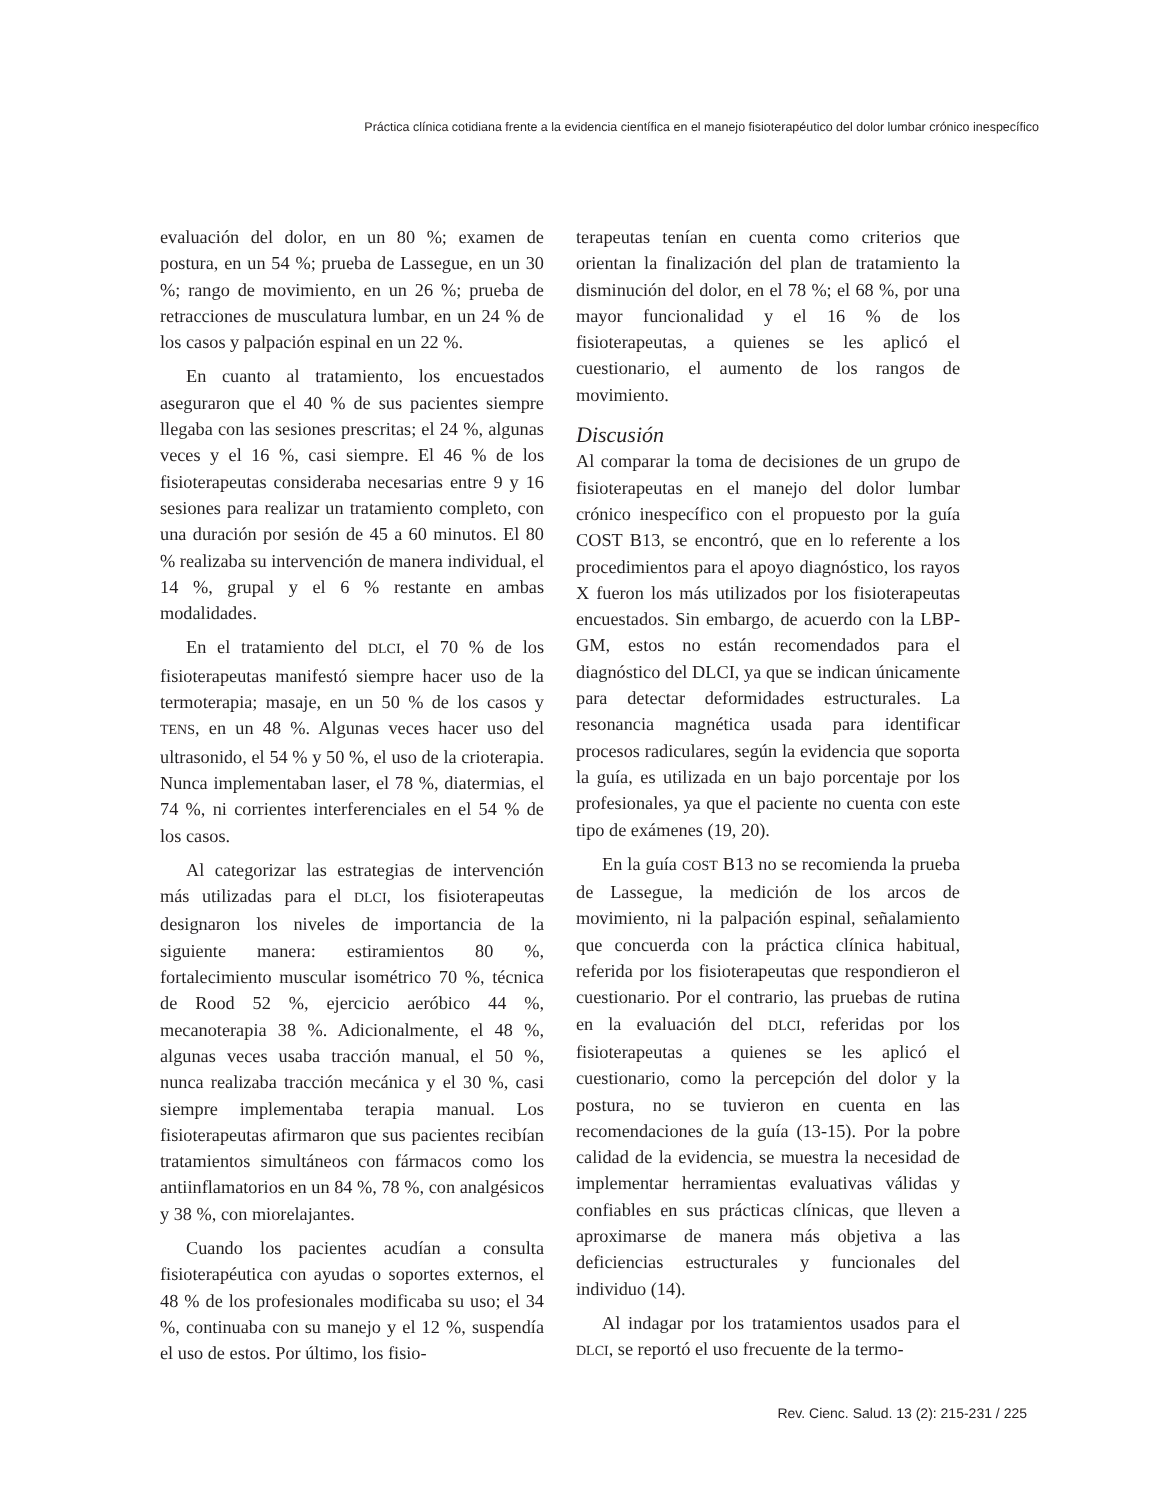Práctica clínica cotidiana frente a la evidencia científica en el manejo fisioterapéutico del dolor lumbar crónico inespecífico
evaluación del dolor, en un 80 %; examen de postura, en un 54 %; prueba de Lassegue, en un 30 %; rango de movimiento, en un 26 %; prueba de retracciones de musculatura lumbar, en un 24 % de los casos y palpación espinal en un 22 %.
En cuanto al tratamiento, los encuestados aseguraron que el 40 % de sus pacientes siempre llegaba con las sesiones prescritas; el 24 %, algunas veces y el 16 %, casi siempre. El 46 % de los fisioterapeutas consideraba necesarias entre 9 y 16 sesiones para realizar un tratamiento completo, con una duración por sesión de 45 a 60 minutos. El 80 % realizaba su intervención de manera individual, el 14 %, grupal y el 6 % restante en ambas modalidades.
En el tratamiento del DLCI, el 70 % de los fisioterapeutas manifestó siempre hacer uso de la termoterapia; masaje, en un 50 % de los casos y TENS, en un 48 %. Algunas veces hacer uso del ultrasonido, el 54 % y 50 %, el uso de la crioterapia. Nunca implementaban laser, el 78 %, diatermias, el 74 %, ni corrientes interferenciales en el 54 % de los casos.
Al categorizar las estrategias de intervención más utilizadas para el DLCI, los fisioterapeutas designaron los niveles de importancia de la siguiente manera: estiramientos 80 %, fortalecimiento muscular isométrico 70 %, técnica de Rood 52 %, ejercicio aeróbico 44 %, mecanoterapia 38 %. Adicionalmente, el 48 %, algunas veces usaba tracción manual, el 50 %, nunca realizaba tracción mecánica y el 30 %, casi siempre implementaba terapia manual. Los fisioterapeutas afirmaron que sus pacientes recibían tratamientos simultáneos con fármacos como los antiinflamatorios en un 84 %, 78 %, con analgésicos y 38 %, con miorelajantes.
Cuando los pacientes acudían a consulta fisioterapéutica con ayudas o soportes externos, el 48 % de los profesionales modificaba su uso; el 34 %, continuaba con su manejo y el 12 %, suspendía el uso de estos. Por último, los fisio-
terapeutas tenían en cuenta como criterios que orientan la finalización del plan de tratamiento la disminución del dolor, en el 78 %; el 68 %, por una mayor funcionalidad y el 16 % de los fisioterapeutas, a quienes se les aplicó el cuestionario, el aumento de los rangos de movimiento.
Discusión
Al comparar la toma de decisiones de un grupo de fisioterapeutas en el manejo del dolor lumbar crónico inespecífico con el propuesto por la guía COST B13, se encontró, que en lo referente a los procedimientos para el apoyo diagnóstico, los rayos X fueron los más utilizados por los fisioterapeutas encuestados. Sin embargo, de acuerdo con la LBP-GM, estos no están recomendados para el diagnóstico del DLCI, ya que se indican únicamente para detectar deformidades estructurales. La resonancia magnética usada para identificar procesos radiculares, según la evidencia que soporta la guía, es utilizada en un bajo porcentaje por los profesionales, ya que el paciente no cuenta con este tipo de exámenes (19, 20).
En la guía COST B13 no se recomienda la prueba de Lassegue, la medición de los arcos de movimiento, ni la palpación espinal, señalamiento que concuerda con la práctica clínica habitual, referida por los fisioterapeutas que respondieron el cuestionario. Por el contrario, las pruebas de rutina en la evaluación del DLCI, referidas por los fisioterapeutas a quienes se les aplicó el cuestionario, como la percepción del dolor y la postura, no se tuvieron en cuenta en las recomendaciones de la guía (13-15). Por la pobre calidad de la evidencia, se muestra la necesidad de implementar herramientas evaluativas válidas y confiables en sus prácticas clínicas, que lleven a aproximarse de manera más objetiva a las deficiencias estructurales y funcionales del individuo (14).
Al indagar por los tratamientos usados para el DLCI, se reportó el uso frecuente de la termo-
Rev. Cienc. Salud. 13 (2): 215-231 / 225